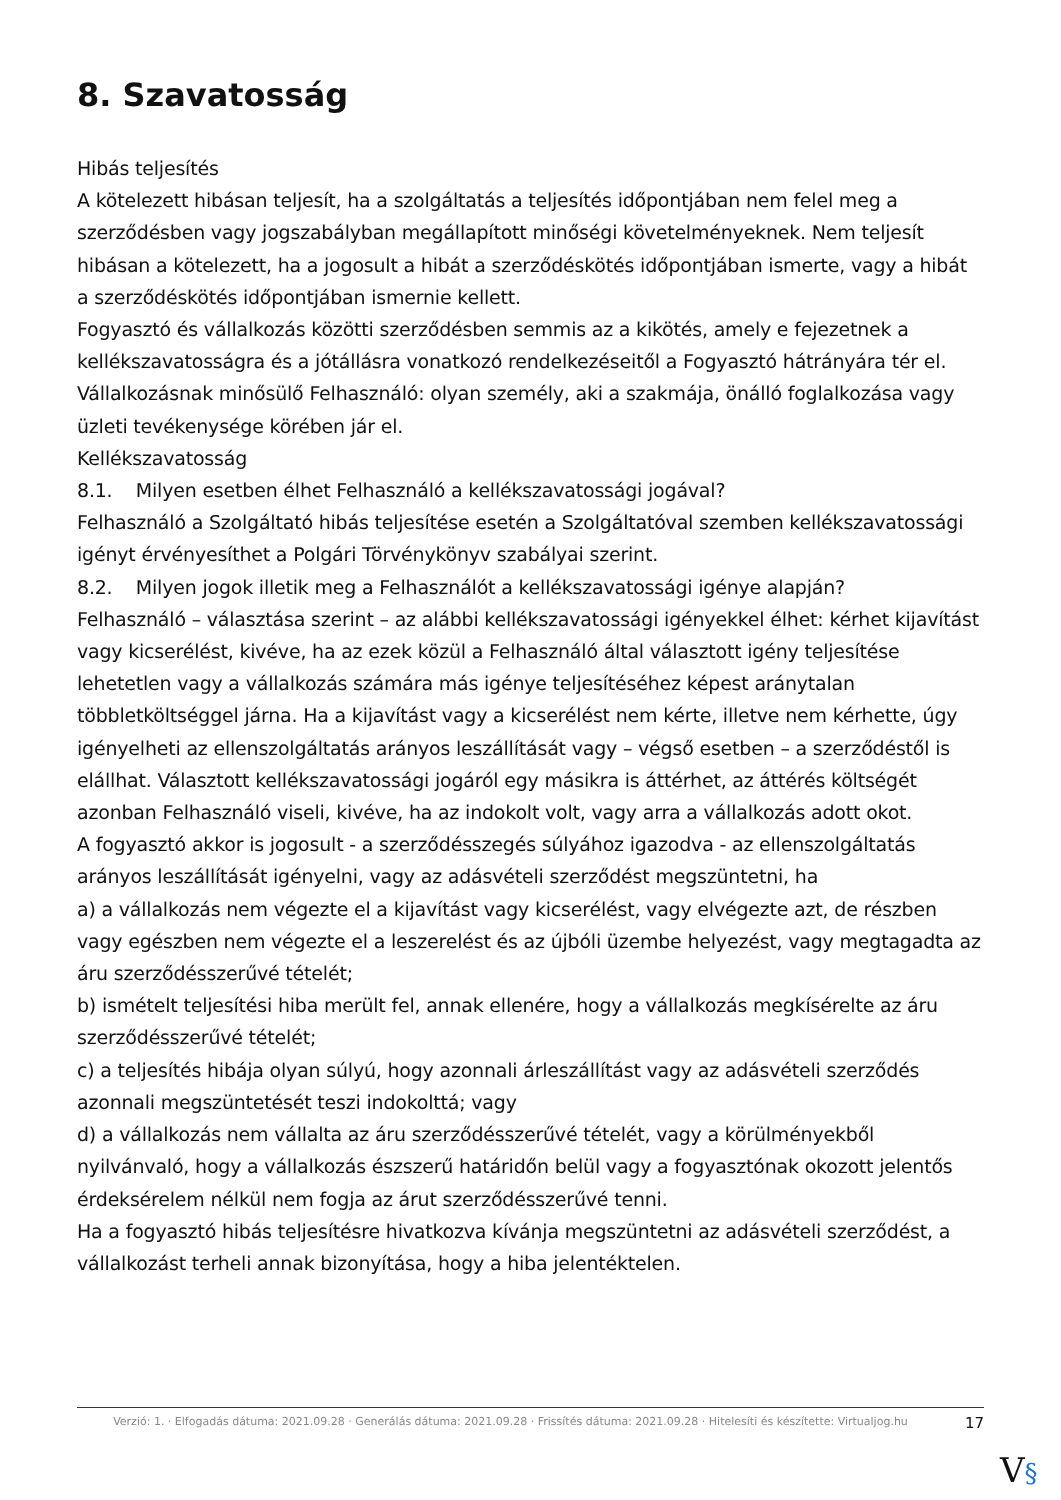8. Szavatosság
Hibás teljesítés
A kötelezett hibásan teljesít, ha a szolgáltatás a teljesítés időpontjában nem felel meg a szerződésben vagy jogszabályban megállapított minőségi követelményeknek. Nem teljesít hibásan a kötelezett, ha a jogosult a hibát a szerződéskötés időpontjában ismerte, vagy a hibát a szerződéskötés időpontjában ismernie kellett.
Fogyasztó és vállalkozás közötti szerződésben semmis az a kikötés, amely e fejezetnek a kellékszavatosságra és a jótállásra vonatkozó rendelkezéseitől a Fogyasztó hátrányára tér el.
Vállalkozásnak minősülő Felhasználó: olyan személy, aki a szakmája, önálló foglalkozása vagy üzleti tevékenysége körében jár el.
Kellékszavatosság
8.1. Milyen esetben élhet Felhasználó a kellékszavatossági jogával?
Felhasználó a Szolgáltató hibás teljesítése esetén a Szolgáltatóval szemben kellékszavatossági igényt érvényesíthet a Polgári Törvénykönyv szabályai szerint.
8.2. Milyen jogok illetik meg a Felhasználót a kellékszavatossági igénye alapján?
Felhasználó – választása szerint – az alábbi kellékszavatossági igényekkel élhet: kérhet kijavítást vagy kicserélést, kivéve, ha az ezek közül a Felhasználó által választott igény teljesítése lehetetlen vagy a vállalkozás számára más igénye teljesítéséhez képest aránytalan többletköltséggel járna. Ha a kijavítást vagy a kicserélést nem kérte, illetve nem kérhette, úgy igényelheti az ellenszolgáltatás arányos leszállítását vagy – végső esetben – a szerződéstől is elállhat. Választott kellékszavatossági jogáról egy másikra is áttérhet, az áttérés költségét azonban Felhasználó viseli, kivéve, ha az indokolt volt, vagy arra a vállalkozás adott okot.
A fogyasztó akkor is jogosult - a szerződésszegés súlyához igazodva - az ellenszolgáltatás arányos leszállítását igényelni, vagy az adásvételi szerződést megszüntetni, ha
a) a vállalkozás nem végezte el a kijavítást vagy kicserélést, vagy elvégezte azt, de részben vagy egészben nem végezte el a leszerelést és az újbóli üzembe helyezést, vagy megtagadta az áru szerződésszerűvé tételét;
b) ismételt teljesítési hiba merült fel, annak ellenére, hogy a vállalkozás megkísérelte az áru szerződésszerűvé tételét;
c) a teljesítés hibája olyan súlyú, hogy azonnali árleszállítást vagy az adásvételi szerződés azonnali megszüntetését teszi indokolttá; vagy
d) a vállalkozás nem vállalta az áru szerződésszerűvé tételét, vagy a körülményekből nyilvánvaló, hogy a vállalkozás észszerű határidőn belül vagy a fogyasztónak okozott jelentős érdeksérelem nélkül nem fogja az árut szerződésszerűvé tenni.
Ha a fogyasztó hibás teljesítésre hivatkozva kívánja megszüntetni az adásvételi szerződést, a vállalkozást terheli annak bizonyítása, hogy a hiba jelentéktelen.
Verzió: 1. · Elfogadás dátuma: 2021.09.28 · Generálás dátuma: 2021.09.28 · Frissítés dátuma: 2021.09.28 · Hitelesíti és készítette: Virtualjog.hu
17
V§